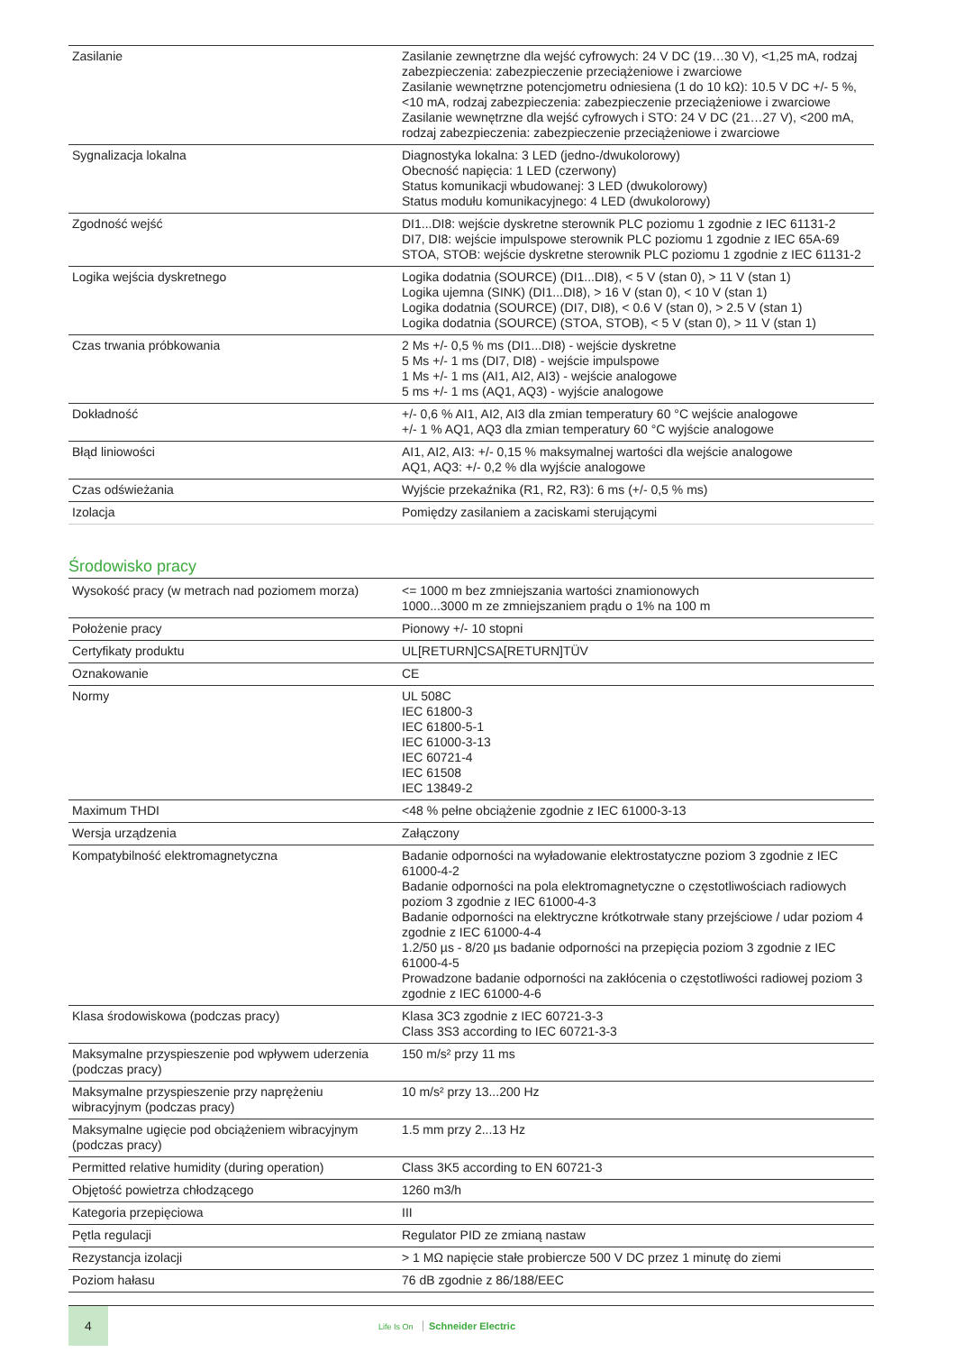| Zasilanie | Zasilanie zewnętrzne dla wejść cyfrowych: 24 V DC (19…30 V), <1,25 mA, rodzaj zabezpieczenia: zabezpieczenie przeciążeniowe i zwarciowe Zasilanie wewnętrzne potencjometru odniesiena (1 do 10 kΩ): 10.5 V DC +/- 5 %, <10 mA, rodzaj zabezpieczenia: zabezpieczenie przeciążeniowe i zwarciowe Zasilanie wewnętrzne dla wejść cyfrowych i STO: 24 V DC (21…27 V), <200 mA, rodzaj zabezpieczenia: zabezpieczenie przeciążeniowe i zwarciowe |
| Sygnalizacja lokalna | Diagnostyka lokalna: 3 LED (jedno-/dwukolorowy) Obecność napięcia: 1 LED (czerwony) Status komunikacji wbudowanej: 3 LED (dwukolorowy) Status modułu komunikacyjnego: 4 LED (dwukolorowy) |
| Zgodność wejść | DI1...DI8: wejście dyskretne sterownik PLC poziomu 1 zgodnie z IEC 61131-2 DI7, DI8: wejście impulspowe sterownik PLC poziomu 1 zgodnie z IEC 65A-69 STOA, STOB: wejście dyskretne sterownik PLC poziomu 1 zgodnie z IEC 61131-2 |
| Logika wejścia dyskretnego | Logika dodatnia (SOURCE) (DI1...DI8), < 5 V (stan 0), > 11 V (stan 1) Logika ujemna (SINK) (DI1...DI8), > 16 V (stan 0), < 10 V (stan 1) Logika dodatnia (SOURCE) (DI7, DI8), < 0.6 V (stan 0), > 2.5 V (stan 1) Logika dodatnia (SOURCE) (STOA, STOB), < 5 V (stan 0), > 11 V (stan 1) |
| Czas trwania próbkowania | 2 Ms +/- 0,5 % ms (DI1...DI8) - wejście dyskretne 5 Ms +/- 1 ms (DI7, DI8) - wejście impulspowe 1 Ms +/- 1 ms (AI1, AI2, AI3) - wejście analogowe 5 ms +/- 1 ms (AQ1, AQ3) - wyjście analogowe |
| Dokładność | +/- 0,6 % AI1, AI2, AI3 dla zmian temperatury 60 °C wejście analogowe +/- 1 % AQ1, AQ3 dla zmian temperatury 60 °C wyjście analogowe |
| Błąd liniowości | AI1, AI2, AI3: +/- 0,15 % maksymalnej wartości dla wejście analogowe AQ1, AQ3: +/- 0,2 % dla wyjście analogowe |
| Czas odświeżania | Wyjście przekaźnika (R1, R2, R3): 6 ms (+/- 0,5 % ms) |
| Izolacja | Pomiędzy zasilaniem a zaciskami sterującymi |
Środowisko pracy
| Wysokość pracy (w metrach nad poziomem morza) | <= 1000 m bez zmniejszania wartości znamionowych 1000...3000 m ze zmniejszaniem prądu o 1% na 100 m |
| Położenie pracy | Pionowy +/- 10 stopni |
| Certyfikaty produktu | UL[RETURN]CSA[RETURN]TÜV |
| Oznakowanie | CE |
| Normy | UL 508C IEC 61800-3 IEC 61800-5-1 IEC 61000-3-13 IEC 60721-4 IEC 61508 IEC 13849-2 |
| Maximum THDI | <48 % pełne obciążenie zgodnie z IEC 61000-3-13 |
| Wersja urządzenia | Załączony |
| Kompatybilność elektromagnetyczna | Badanie odporności na wyładowanie elektrostatyczne poziom 3 zgodnie z IEC 61000-4-2 Badanie odporności na pola elektromagnetyczne o częstotliwościach radiowych poziom 3 zgodnie z IEC 61000-4-3 Badanie odporności na elektryczne krótkotrwałe stany przejściowe / udar poziom 4 zgodnie z IEC 61000-4-4 1.2/50 µs - 8/20 µs badanie odporności na przepięcia poziom 3 zgodnie z IEC 61000-4-5 Prowadzone badanie odporności na zakłócenia o częstotliwości radiowej poziom 3 zgodnie z IEC 61000-4-6 |
| Klasa środowiskowa (podczas pracy) | Klasa 3C3 zgodnie z IEC 60721-3-3 Class 3S3 according to IEC 60721-3-3 |
| Maksymalne przyspieszenie pod wpływem uderzenia (podczas pracy) | 150 m/s² przy 11 ms |
| Maksymalne przyspieszenie przy naprężeniu wibracyjnym (podczas pracy) | 10 m/s² przy 13...200 Hz |
| Maksymalne ugięcie pod obciążeniem wibracyjnym (podczas pracy) | 1.5 mm przy 2...13 Hz |
| Permitted relative humidity (during operation) | Class 3K5 according to EN 60721-3 |
| Objętość powietrza chłodzącego | 1260 m3/h |
| Kategoria przepięciowa | III |
| Pętla regulacji | Regulator PID ze zmianą nastaw |
| Rezystancja izolacji | > 1 MΩ napięcie stałe probiercze 500 V DC przez 1 minutę do ziemi |
| Poziom hałasu | 76 dB zgodnie z 86/188/EEC |
4
Life Is On Schneider Electric